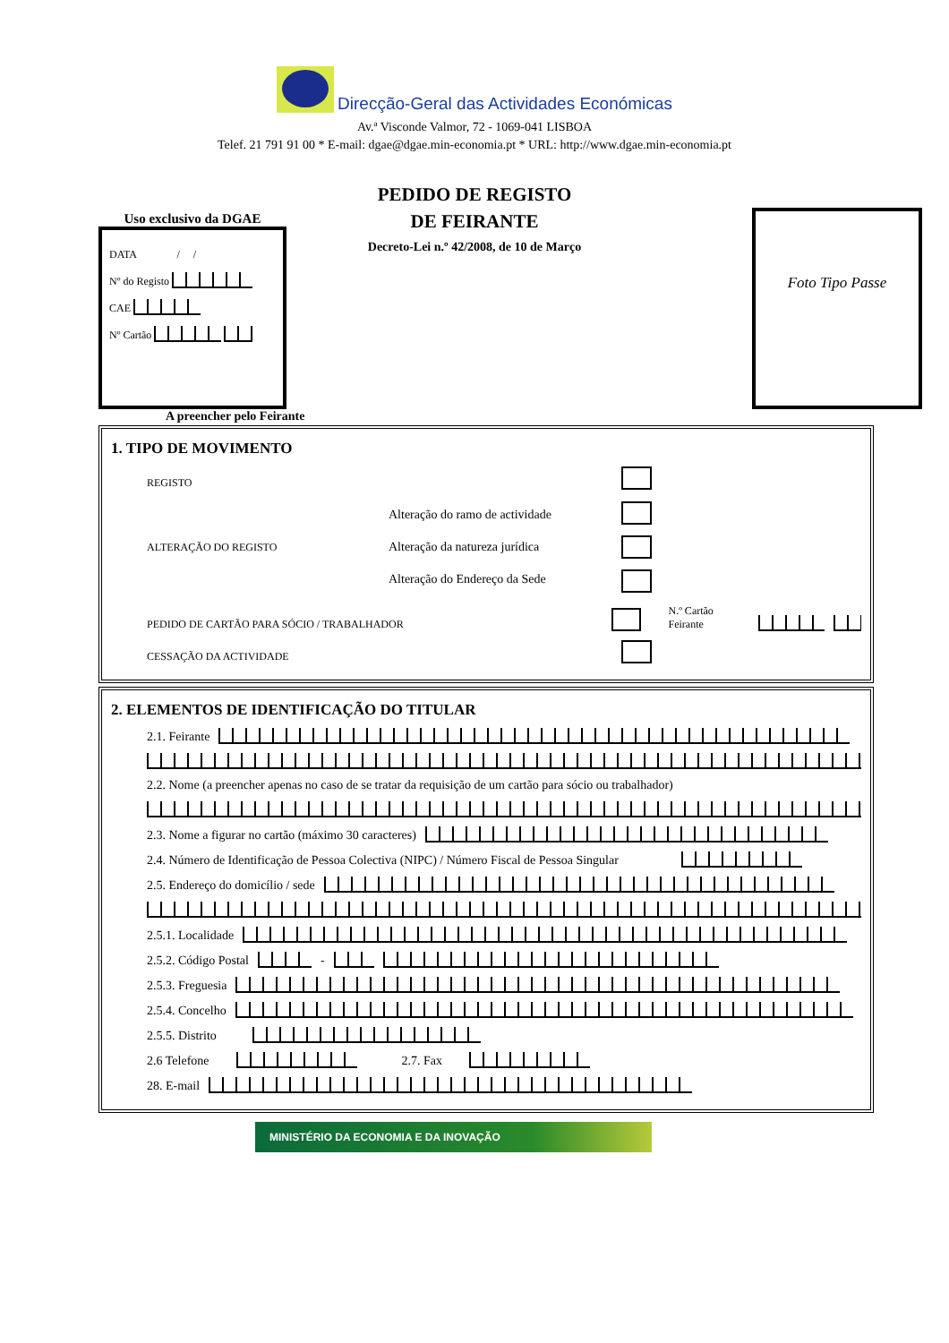Direcção-Geral das Actividades Económicas
Av.ª Visconde Valmor, 72 - 1069-041 LISBOA
Telef. 21 791 91 00 * E-mail: dgae@dgae.min-economia.pt * URL: http://www.dgae.min-economia.pt
Uso exclusivo da DGAE
DATA / /
Nº do Registo
CAE
Nº Cartão
PEDIDO DE REGISTO
DE FEIRANTE
Decreto-Lei n.º 42/2008, de 10 de Março
Foto Tipo Passe
A preencher pelo Feirante
1. TIPO DE MOVIMENTO
REGISTO
ALTERAÇÃO DO REGISTO
Alteração do ramo de actividade
Alteração da natureza jurídica
Alteração do Endereço da Sede
PEDIDO DE CARTÃO PARA SÓCIO / TRABALHADOR N.º Cartão Feirante
CESSAÇÃO DA ACTIVIDADE
2. ELEMENTOS DE IDENTIFICAÇÃO DO TITULAR
2.1. Feirante
2.2. Nome (a preencher apenas no caso de se tratar da requisição de um cartão para sócio ou trabalhador)
2.3. Nome a figurar no cartão (máximo 30 caracteres)
2.4. Número de Identificação de Pessoa Colectiva (NIPC) / Número Fiscal de Pessoa Singular
2.5. Endereço do domicílio / sede
2.5.1. Localidade
2.5.2. Código Postal -
2.5.3. Freguesia
2.5.4. Concelho
2.5.5. Distrito
2.6 Telefone 2.7. Fax
28. E-mail
MINISTÉRIO DA ECONOMIA E DA INOVAÇÃO